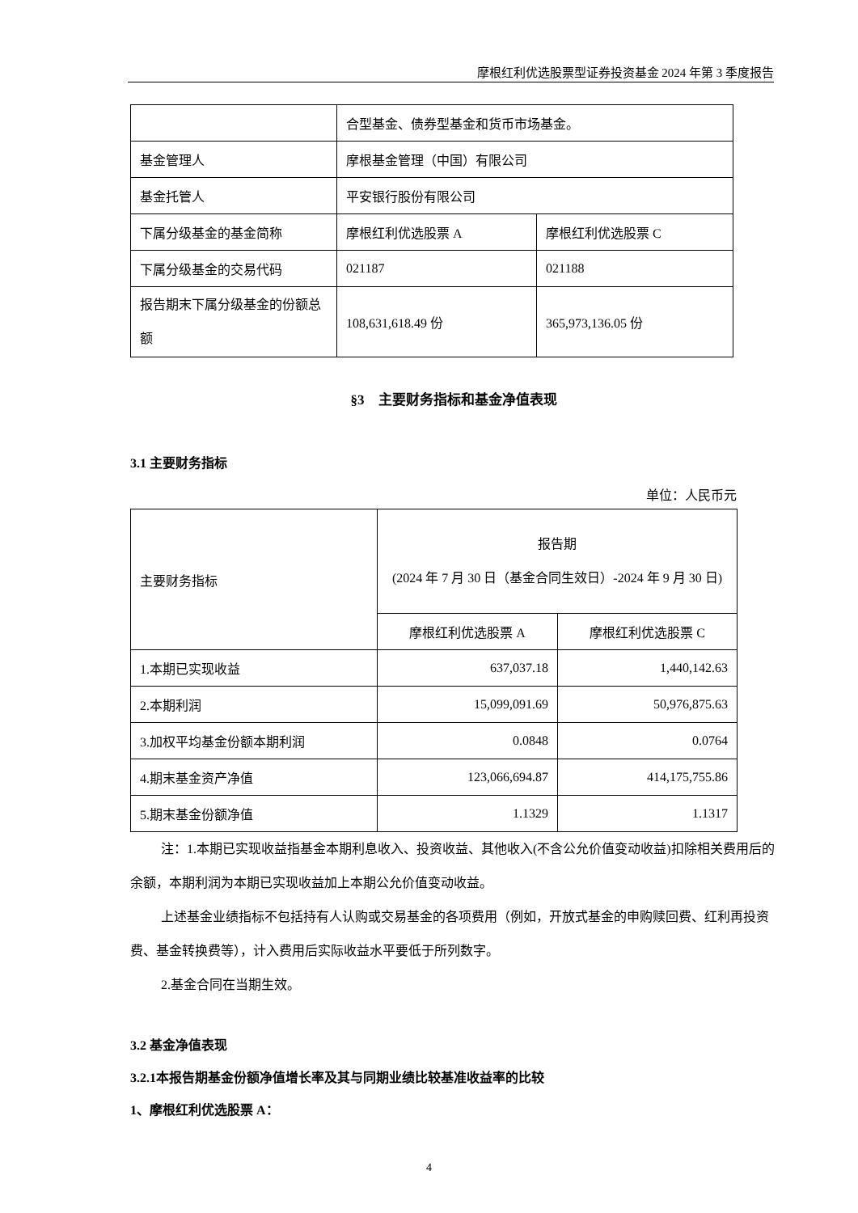摩根红利优选股票型证券投资基金 2024 年第 3 季度报告
| | 合型基金、债券型基金和货币市场基金。 | |
| 基金管理人 | 摩根基金管理（中国）有限公司 | |
| 基金托管人 | 平安银行股份有限公司 | |
| 下属分级基金的基金简称 | 摩根红利优选股票 A | 摩根红利优选股票 C |
| 下属分级基金的交易代码 | 021187 | 021188 |
| 报告期末下属分级基金的份额总额 | 108,631,618.49 份 | 365,973,136.05 份 |
§3　主要财务指标和基金净值表现
3.1 主要财务指标
单位：人民币元
| 主要财务指标 | 报告期 (2024 年 7 月 30 日（基金合同生效日）-2024 年 9 月 30 日) | |
| | 摩根红利优选股票 A | 摩根红利优选股票 C |
| 1.本期已实现收益 | 637,037.18 | 1,440,142.63 |
| 2.本期利润 | 15,099,091.69 | 50,976,875.63 |
| 3.加权平均基金份额本期利润 | 0.0848 | 0.0764 |
| 4.期末基金资产净值 | 123,066,694.87 | 414,175,755.86 |
| 5.期末基金份额净值 | 1.1329 | 1.1317 |
注：1.本期已实现收益指基金本期利息收入、投资收益、其他收入(不含公允价值变动收益)扣除相关费用后的余额，本期利润为本期已实现收益加上本期公允价值变动收益。
上述基金业绩指标不包括持有人认购或交易基金的各项费用（例如，开放式基金的申购赎回费、红利再投资费、基金转换费等），计入费用后实际收益水平要低于所列数字。
2.基金合同在当期生效。
3.2 基金净值表现
3.2.1本报告期基金份额净值增长率及其与同期业绩比较基准收益率的比较
1、摩根红利优选股票 A：
4